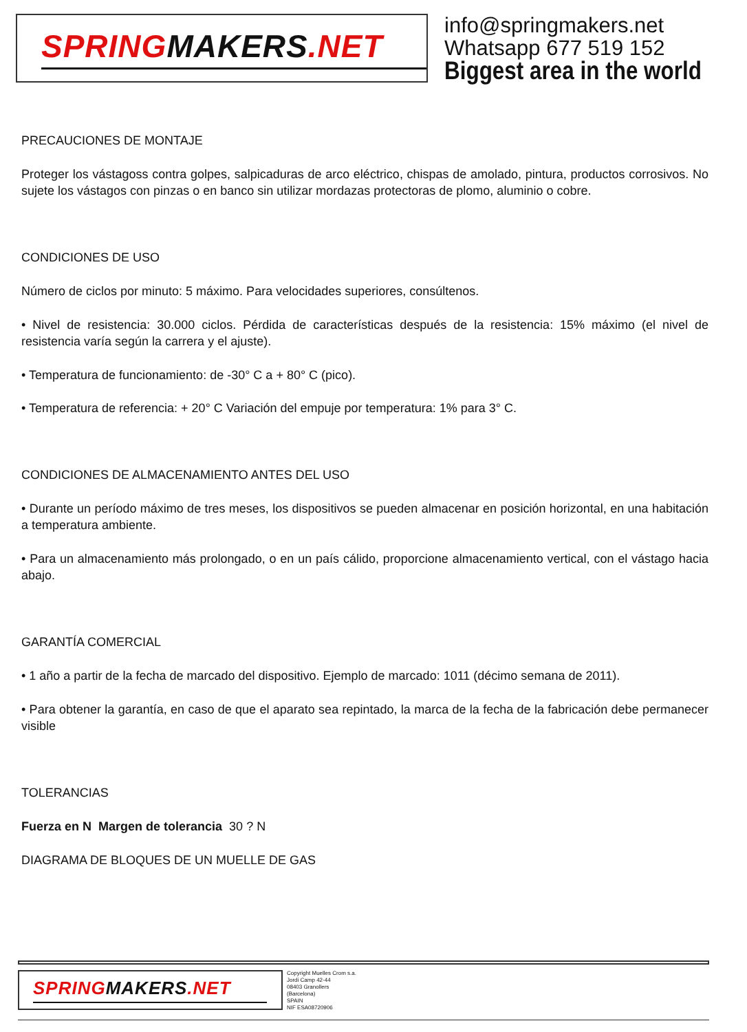SPRINGMAKERS.NET
info@springmakers.net
Whatsapp 677 519 152
Biggest area in the world
PRECAUCIONES DE MONTAJE
Proteger los vástagoss contra golpes, salpicaduras de arco eléctrico, chispas de amolado, pintura, productos corrosivos. No sujete los vástagos con pinzas o en banco sin utilizar mordazas protectoras de plomo, aluminio o cobre.
CONDICIONES DE USO
Número de ciclos por minuto: 5 máximo. Para velocidades superiores, consúltenos.
• Nivel de resistencia: 30.000 ciclos. Pérdida de características después de la resistencia: 15% máximo (el nivel de resistencia varía según la carrera y el ajuste).
• Temperatura de funcionamiento: de -30° C a + 80° C (pico).
• Temperatura de referencia: + 20° C Variación del empuje por temperatura: 1% para 3° C.
CONDICIONES DE ALMACENAMIENTO ANTES DEL USO
• Durante un período máximo de tres meses, los dispositivos se pueden almacenar en posición horizontal, en una habitación a temperatura ambiente.
• Para un almacenamiento más prolongado, o en un país cálido, proporcione almacenamiento vertical, con el vástago hacia abajo.
GARANTÍA COMERCIAL
• 1 año a partir de la fecha de marcado del dispositivo. Ejemplo de marcado: 1011 (décimo semana de 2011).
• Para obtener la garantía, en caso de que el aparato sea repintado, la marca de la fecha de la fabricación debe permanecer visible
TOLERANCIAS
Fuerza en N Margen de tolerancia 30 ? N
DIAGRAMA DE BLOQUES DE UN MUELLE DE GAS
SPRINGMAKERS.NET
Copyright Muelles Crom s.a.
Jordi Camp 42-44
08403 Granollers
(Barcelona)
SPAIN
NIF ESA08720906